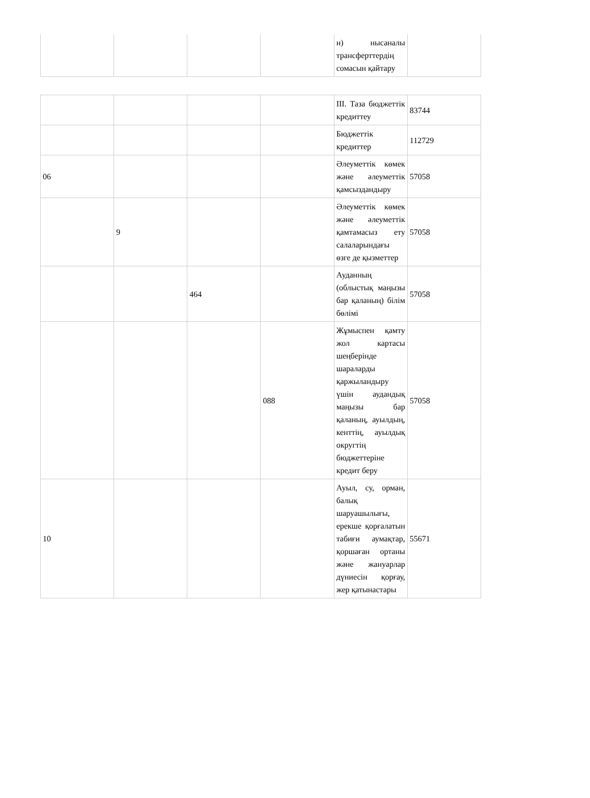| | | | | н) нысаналы трансферттердің сомасын қайтару | |
| | | | | III. Таза бюджеттік кредиттеу | 83744 |
| | | | | Бюджеттік кредиттер | 112729 |
| 06 | | | | Әлеуметтік көмек және әлеуметтік қамсыздандыру | 57058 |
| | 9 | | | Әлеуметтік көмек және әлеуметтік қамтамасыз ету салаларындағы өзге де қызметтер | 57058 |
| | | 464 | | Ауданның (облыстық маңызы бар қаланың) білім бөлімі | 57058 |
| | | | 088 | Жұмыспен қамту жол картасы шеңберінде шараларды қаржыландыру үшін аудандық маңызы бар қаланың, ауылдың, кенттің, ауылдық округтің бюджеттеріне кредит беру | 57058 |
| 10 | | | | Ауыл, су, орман, балық шаруашылығы, ерекше қорғалатын табиғи аумақтар, қоршаған ортаны және жануарлар дүниесін қорғау, жер қатынастары | 55671 |